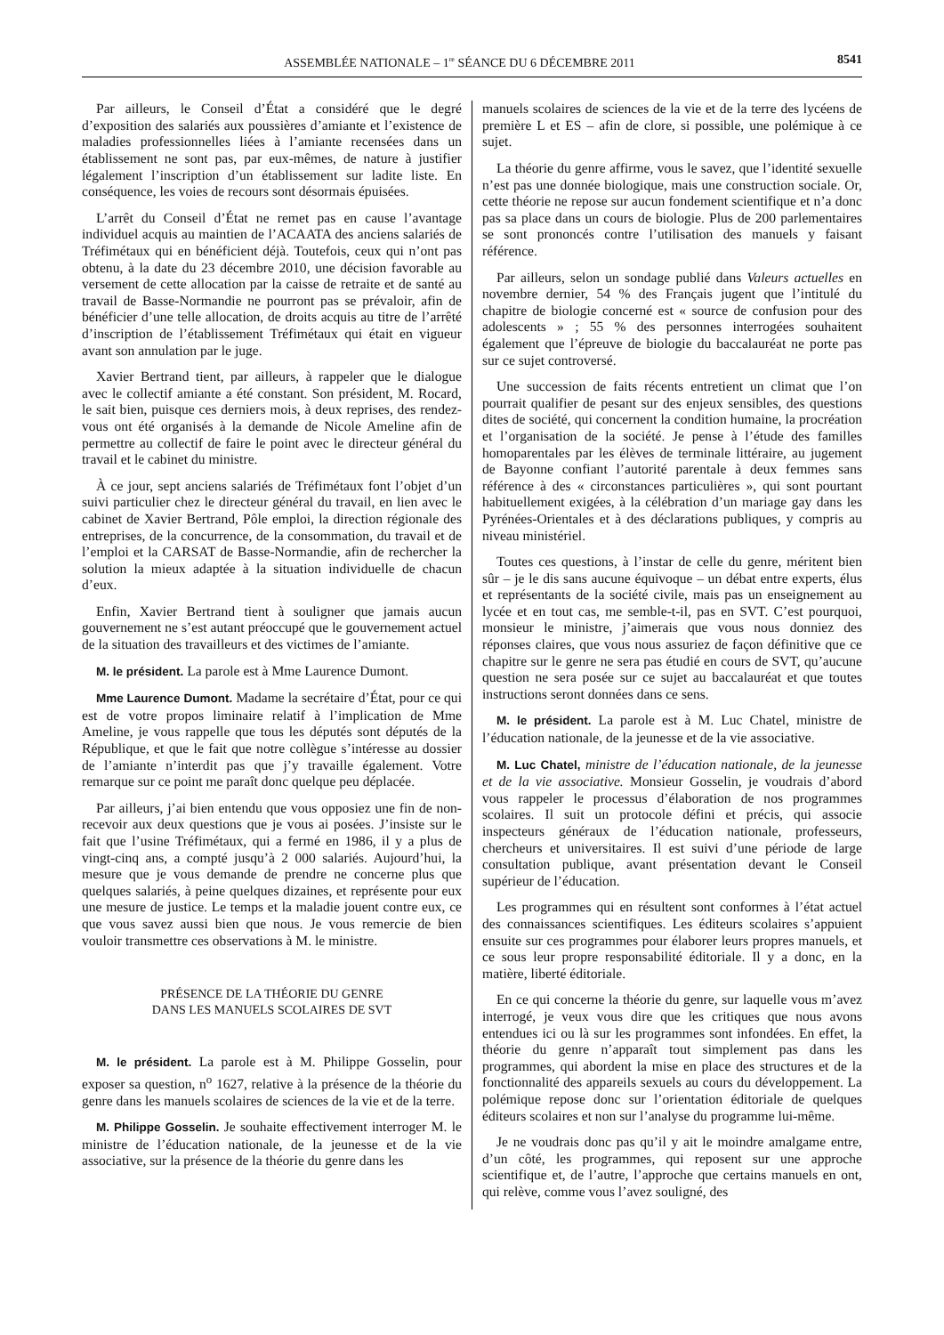ASSEMBLÉE NATIONALE – 1<sup>re</sup> SÉANCE DU 6 DÉCEMBRE 2011 8541
Par ailleurs, le Conseil d’État a considéré que le degré d’exposition des salariés aux poussières d’amiante et l’existence de maladies professionnelles liées à l’amiante recensées dans un établissement ne sont pas, par eux-mêmes, de nature à justifier légalement l’inscription d’un établissement sur ladite liste. En conséquence, les voies de recours sont désormais épuisées.
L’arrêt du Conseil d’État ne remet pas en cause l’avantage individuel acquis au maintien de l’ACAATA des anciens salariés de Tréfimétaux qui en bénéficient déjà. Toutefois, ceux qui n’ont pas obtenu, à la date du 23 décembre 2010, une décision favorable au versement de cette allocation par la caisse de retraite et de santé au travail de Basse-Normandie ne pourront pas se prévaloir, afin de bénéficier d’une telle allocation, de droits acquis au titre de l’arrêté d’inscription de l’établissement Tréfimétaux qui était en vigueur avant son annulation par le juge.
Xavier Bertrand tient, par ailleurs, à rappeler que le dialogue avec le collectif amiante a été constant. Son président, M. Rocard, le sait bien, puisque ces derniers mois, à deux reprises, des rendez-vous ont été organisés à la demande de Nicole Ameline afin de permettre au collectif de faire le point avec le directeur général du travail et le cabinet du ministre.
À ce jour, sept anciens salariés de Tréfimétaux font l’objet d’un suivi particulier chez le directeur général du travail, en lien avec le cabinet de Xavier Bertrand, Pôle emploi, la direction régionale des entreprises, de la concurrence, de la consommation, du travail et de l’emploi et la CARSAT de Basse-Normandie, afin de rechercher la solution la mieux adaptée à la situation individuelle de chacun d’eux.
Enfin, Xavier Bertrand tient à souligner que jamais aucun gouvernement ne s’est autant préoccupé que le gouvernement actuel de la situation des travailleurs et des victimes de l’amiante.
M. le président. La parole est à Mme Laurence Dumont.
Mme Laurence Dumont. Madame la secrétaire d’État, pour ce qui est de votre propos liminaire relatif à l’implication de Mme Ameline, je vous rappelle que tous les députés sont députés de la République, et que le fait que notre collègue s’intéresse au dossier de l’amiante n’interdit pas que j’y travaille également. Votre remarque sur ce point me paraît donc quelque peu déplacée.
Par ailleurs, j’ai bien entendu que vous opposiez une fin de non-recevoir aux deux questions que je vous ai posées. J’insiste sur le fait que l’usine Tréfimétaux, qui a fermé en 1986, il y a plus de vingt-cinq ans, a compté jusqu’à 2 000 salariés. Aujourd’hui, la mesure que je vous demande de prendre ne concerne plus que quelques salariés, à peine quelques dizaines, et représente pour eux une mesure de justice. Le temps et la maladie jouent contre eux, ce que vous savez aussi bien que nous. Je vous remercie de bien vouloir transmettre ces observations à M. le ministre.
PRÉSENCE DE LA THÉORIE DU GENRE
DANS LES MANUELS SCOLAIRES DE SVT
M. le président. La parole est à M. Philippe Gosselin, pour exposer sa question, n<sup>o</sup> 1627, relative à la présence de la théorie du genre dans les manuels scolaires de sciences de la vie et de la terre.
M. Philippe Gosselin. Je souhaite effectivement interroger M. le ministre de l’éducation nationale, de la jeunesse et de la vie associative, sur la présence de la théorie du genre dans les
manuels scolaires de sciences de la vie et de la terre des lycéens de première L et ES – afin de clore, si possible, une polémique à ce sujet.
La théorie du genre affirme, vous le savez, que l’identité sexuelle n’est pas une donnée biologique, mais une construction sociale. Or, cette théorie ne repose sur aucun fondement scientifique et n’a donc pas sa place dans un cours de biologie. Plus de 200 parlementaires se sont prononcés contre l’utilisation des manuels y faisant référence.
Par ailleurs, selon un sondage publié dans Valeurs actuelles en novembre dernier, 54 % des Français jugent que l’intitulé du chapitre de biologie concerné est « source de confusion pour des adolescents » ; 55 % des personnes interrogées souhaitent également que l’épreuve de biologie du baccalauréat ne porte pas sur ce sujet controversé.
Une succession de faits récents entretient un climat que l’on pourrait qualifier de pesant sur des enjeux sensibles, des questions dites de société, qui concernent la condition humaine, la procréation et l’organisation de la société. Je pense à l’étude des familles homoparentales par les élèves de terminale littéraire, au jugement de Bayonne confiant l’autorité parentale à deux femmes sans référence à des « circonstances particulières », qui sont pourtant habituellement exigées, à la célébration d’un mariage gay dans les Pyrénées-Orientales et à des déclarations publiques, y compris au niveau ministériel.
Toutes ces questions, à l’instar de celle du genre, méritent bien sûr – je le dis sans aucune équivoque – un débat entre experts, élus et représentants de la société civile, mais pas un enseignement au lycée et en tout cas, me semble-t-il, pas en SVT. C’est pourquoi, monsieur le ministre, j’aimerais que vous nous donniez des réponses claires, que vous nous assuriez de façon définitive que ce chapitre sur le genre ne sera pas étudié en cours de SVT, qu’aucune question ne sera posée sur ce sujet au baccalauréat et que toutes instructions seront données dans ce sens.
M. le président. La parole est à M. Luc Chatel, ministre de l’éducation nationale, de la jeunesse et de la vie associative.
M. Luc Chatel, ministre de l’éducation nationale, de la jeunesse et de la vie associative. Monsieur Gosselin, je voudrais d’abord vous rappeler le processus d’élaboration de nos programmes scolaires. Il suit un protocole défini et précis, qui associe inspecteurs généraux de l’éducation nationale, professeurs, chercheurs et universitaires. Il est suivi d’une période de large consultation publique, avant présentation devant le Conseil supérieur de l’éducation.
Les programmes qui en résultent sont conformes à l’état actuel des connaissances scientifiques. Les éditeurs scolaires s’appuient ensuite sur ces programmes pour élaborer leurs propres manuels, et ce sous leur propre responsabilité éditoriale. Il y a donc, en la matière, liberté éditoriale.
En ce qui concerne la théorie du genre, sur laquelle vous m’avez interrogé, je veux vous dire que les critiques que nous avons entendues ici ou là sur les programmes sont infondées. En effet, la théorie du genre n’apparaît tout simplement pas dans les programmes, qui abordent la mise en place des structures et de la fonctionnalité des appareils sexuels au cours du développement. La polémique repose donc sur l’orientation éditoriale de quelques éditeurs scolaires et non sur l’analyse du programme lui-même.
Je ne voudrais donc pas qu’il y ait le moindre amalgame entre, d’un côté, les programmes, qui reposent sur une approche scientifique et, de l’autre, l’approche que certains manuels en ont, qui relève, comme vous l’avez souligné, des